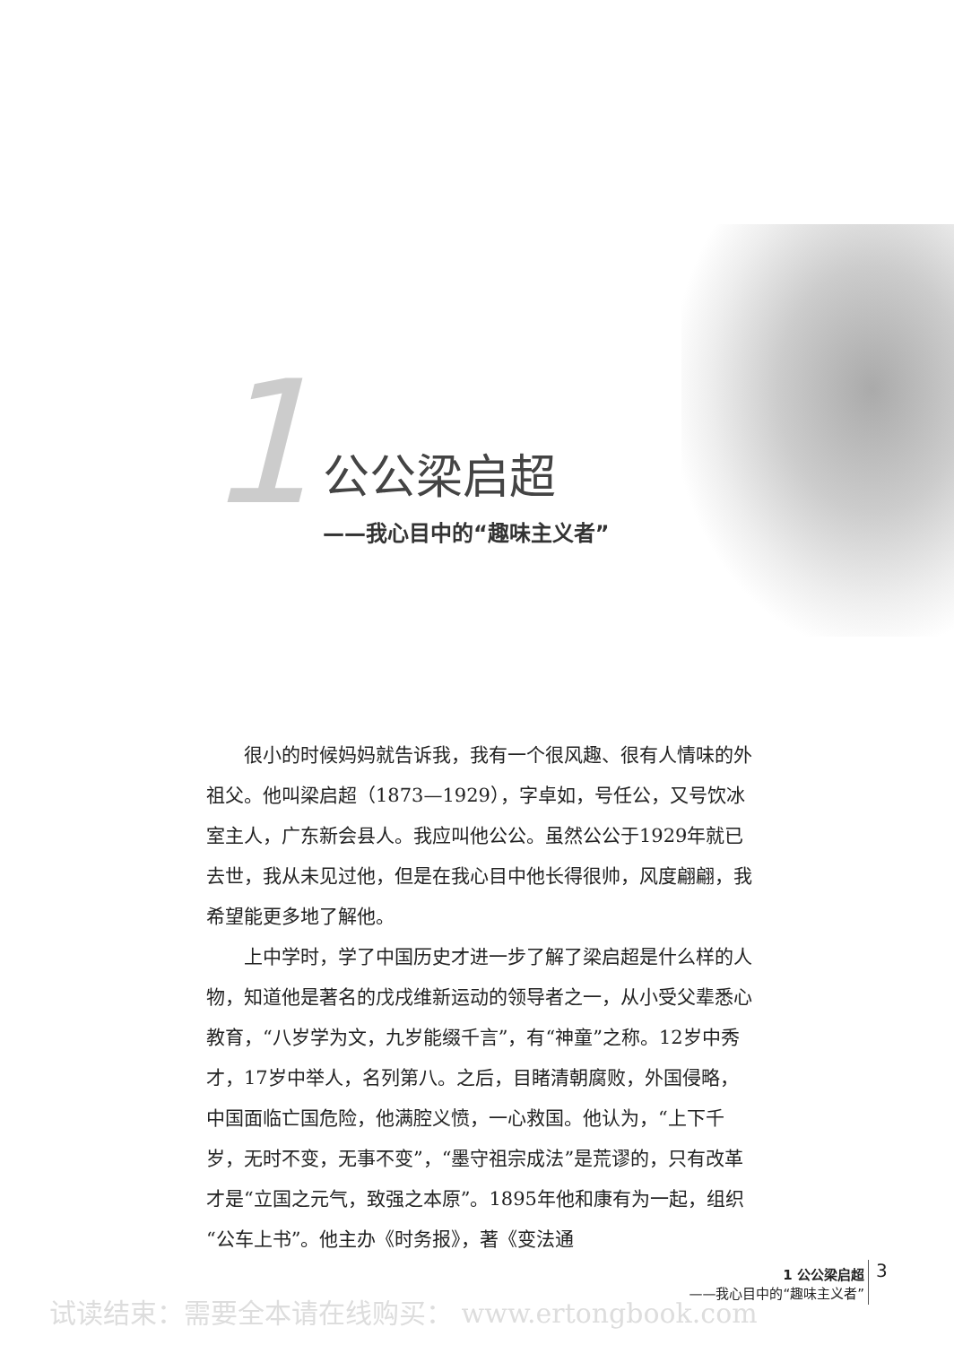1
公公梁启超
——我心目中的“趣味主义者”
很小的时候妈妈就告诉我，我有一个很风趣、很有人情味的外祖父。他叫梁启超（1873—1929），字卓如，号任公，又号饮冰室主人，广东新会县人。我应叫他公公。虽然公公于1929年就已去世，我从未见过他，但是在我心目中他长得很帅，风度翩翩，我希望能更多地了解他。
上中学时，学了中国历史才进一步了解了梁启超是什么样的人物，知道他是著名的戊戌维新运动的领导者之一，从小受父辈悉心教育，“八岁学为文，九岁能缀千言”，有“神童”之称。12岁中秀才，17岁中举人，名列第八。之后，目睹清朝腐败，外国侵略，中国面临亡国危险，他满腔义愤，一心救国。他认为，“上下千岁，无时不变，无事不变”，“墨守祖宗成法”是荒谬的，只有改革才是“立国之元气，致强之本原”。1895年他和康有为一起，组织“公车上书”。他主办《时务报》，著《变法通
1 公公梁启超
——我心目中的“趣味主义者”
3
试读结束：需要全本请在线购买： www.ertongbook.com